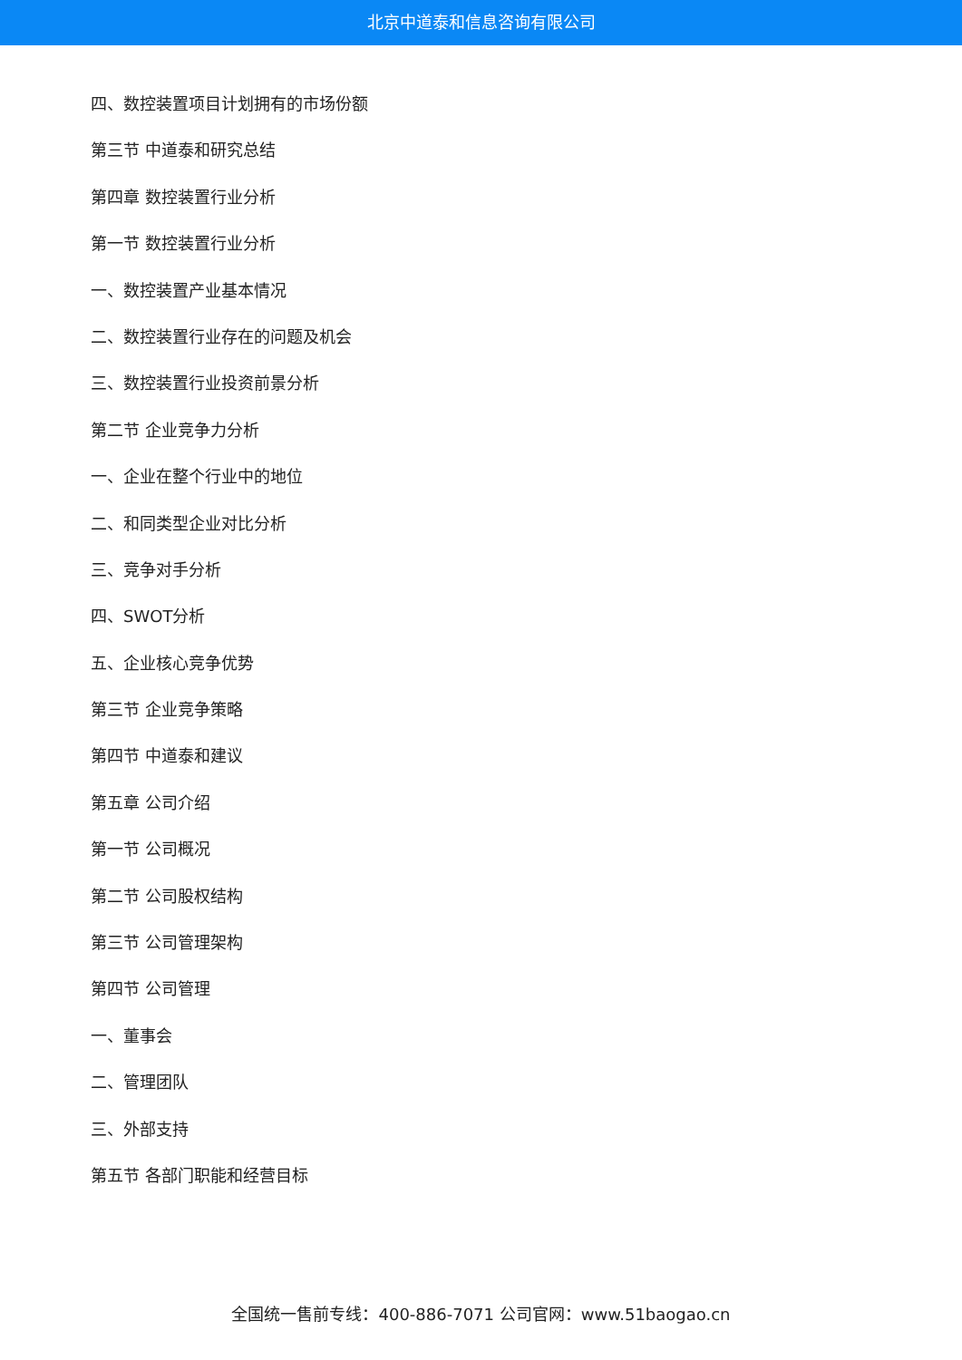北京中道泰和信息咨询有限公司
四、数控装置项目计划拥有的市场份额
第三节 中道泰和研究总结
第四章 数控装置行业分析
第一节 数控装置行业分析
一、数控装置产业基本情况
二、数控装置行业存在的问题及机会
三、数控装置行业投资前景分析
第二节 企业竞争力分析
一、企业在整个行业中的地位
二、和同类型企业对比分析
三、竞争对手分析
四、SWOT分析
五、企业核心竞争优势
第三节 企业竞争策略
第四节 中道泰和建议
第五章 公司介绍
第一节 公司概况
第二节 公司股权结构
第三节 公司管理架构
第四节 公司管理
一、董事会
二、管理团队
三、外部支持
第五节 各部门职能和经营目标
全国统一售前专线：400-886-7071 公司官网：www.51baogao.cn